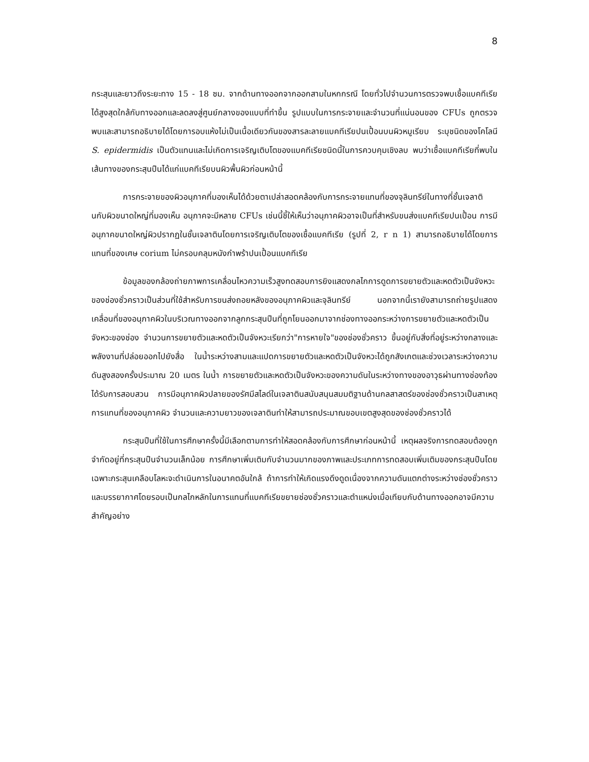8
กระสุนและยาวถึงระยะทาง 15 - 18 ซม. จากด้านทางออกจากออกสามในหกกรณี โดยทั่วไปจำนวนการตรวจพบเชื้อแบคทีเรียได้สูงสุดใกล้กับทางออกและลดลงสู่ศูนย์กลางของแบบที่ทำขึ้น รูปแบบในการกระจายและจำนวนที่แน่นอนของ CFUs ถูกตรวจพบและสามารถอธิบายได้โดยการอบแห้งไม่เป็นเนื้อเดียวกันของสารละลายแบคทีเรียปนเปื้อนบนผิวหมูเรียบ ระบุชนิดของโคโลนี S. epidermidis เป็นตัวแทนและไม่เกิดการเจริญเติบโตของแบคทีเรียชนิดนี้ในการควบคุมเชิงลบ พบว่าเชื้อแบคทีเรียที่พบในเส้นทางของกระสุนปืนได้แก่แบคทีเรียบนผิวพื้นผิวก่อนหน้านี้
การกระจายของผิวอนุภาคที่มองเห็นได้ด้วยตาเปล่าสอดคล้องกับการกระจายแทนที่ของจุลินทรีย์ในทางที่ชั้นเจลาตินกับผิวขนาดใหญ่ที่มองเห็น อนุภาคจะมีหลาย CFUs เช่นนี้ชี้ให้เห็นว่าอนุภาคผิวอาจเป็นที่สำหรับขนส่งแบคทีเรียปนเปื้อน การมีอนุภาคขนาดใหญ่ผิวปรากฏในชั้นเจลาตินโดยการเจริญเติบโตของเชื้อแบคทีเรีย (รูปที่ 2, r n 1) สามารถอธิบายได้โดยการแทนที่ของเศษ corium ไม่ครอบคลุมหนังกำพร้าปนเปื้อนแบคทีเรีย
ข้อมูลของกล้องถ่ายภาพการเคลื่อนไหวความเร็วสูงทดสอบการยิงแสดงกลไกการดูดการขยายตัวและหดตัวเป็นจังหวะของช่องชั่วคราวเป็นส่วนที่ใช้สำหรับการขนส่งถอยหลังของอนุภาคผิวและจุลินทรีย์ นอกจากนี้เรายังสามารถถ่ายรูปแสดงเคลื่อนที่ของอนุภาคผิวในบริเวณทางออกจากลูกกระสุนปืนที่ถูกโยนออกมาจากช่องทางออกระหว่างการขยายตัวและหดตัวเป็นจังหวะของช่อง จำนวนการขยายตัวและหดตัวเป็นจังหวะเรียกว่า"การหายใจ"ของช่องชั่วคราว ขึ้นอยู่กับสิ่งที่อยู่ระหว่างกลางและพลังงานที่ปล่อยออกไปยังสื่อ ในน้ำระหว่างสามและแปดการขยายตัวและหดตัวเป็นจังหวะได้ถูกสังเกตและช่วงเวลาระหว่างความดันสูงสองครั้งประมาณ 20 เมตร ในน้ำ การขยายตัวและหดตัวเป็นจังหวะของความดันในระหว่างทางของอาวุธผ่านทางช่องท้องได้รับการสอบสวน การมีอนุภาคผิวปลายของรัศมีสไลด์ในเจลาตินสนับสนุนสมมติฐานด้านกลสาสตร์ของช่องชั่วคราวเป็นสาเหตุการแทนที่ของอนุภาคผิว จำนวนและความยาวของเจลาตินทำให้สามารถประมาณขอบเขตสูงสุดของช่องชั่วคราวได้
กระสุนปืนที่ใช้ในการศึกษาครั้งนี้มีเลือกตามการทำให้สอดคล้องกับการศึกษาก่อนหน้านี้ เหตุผลจริงการทดสอบต้องถูกจำกัดอยู่ที่กระสุนปืนจำนวนเล็กน้อย การศึกษาเพิ่มเติมกับจำนวนมากของภาพและประเภทการทดสอบเพิ่มเติมของกระสุนปืนโดยเฉพาะกระสุนเคลือบโลหะจะดำเนินการในอนาคตอันใกล้ ถ้าการทำให้เกิดแรงดึงดูดเนื่องจากความดันแตกต่างระหว่างช่องชั่วคราวและบรรยากาศโดยรอบเป็นกลไกหลักในการแทนที่แบคทีเรียขยายช่องชั่วคราวและตำแหน่งเมื่อเทียบกับด้านทางออกอาจมีความสำคัญอย่าง